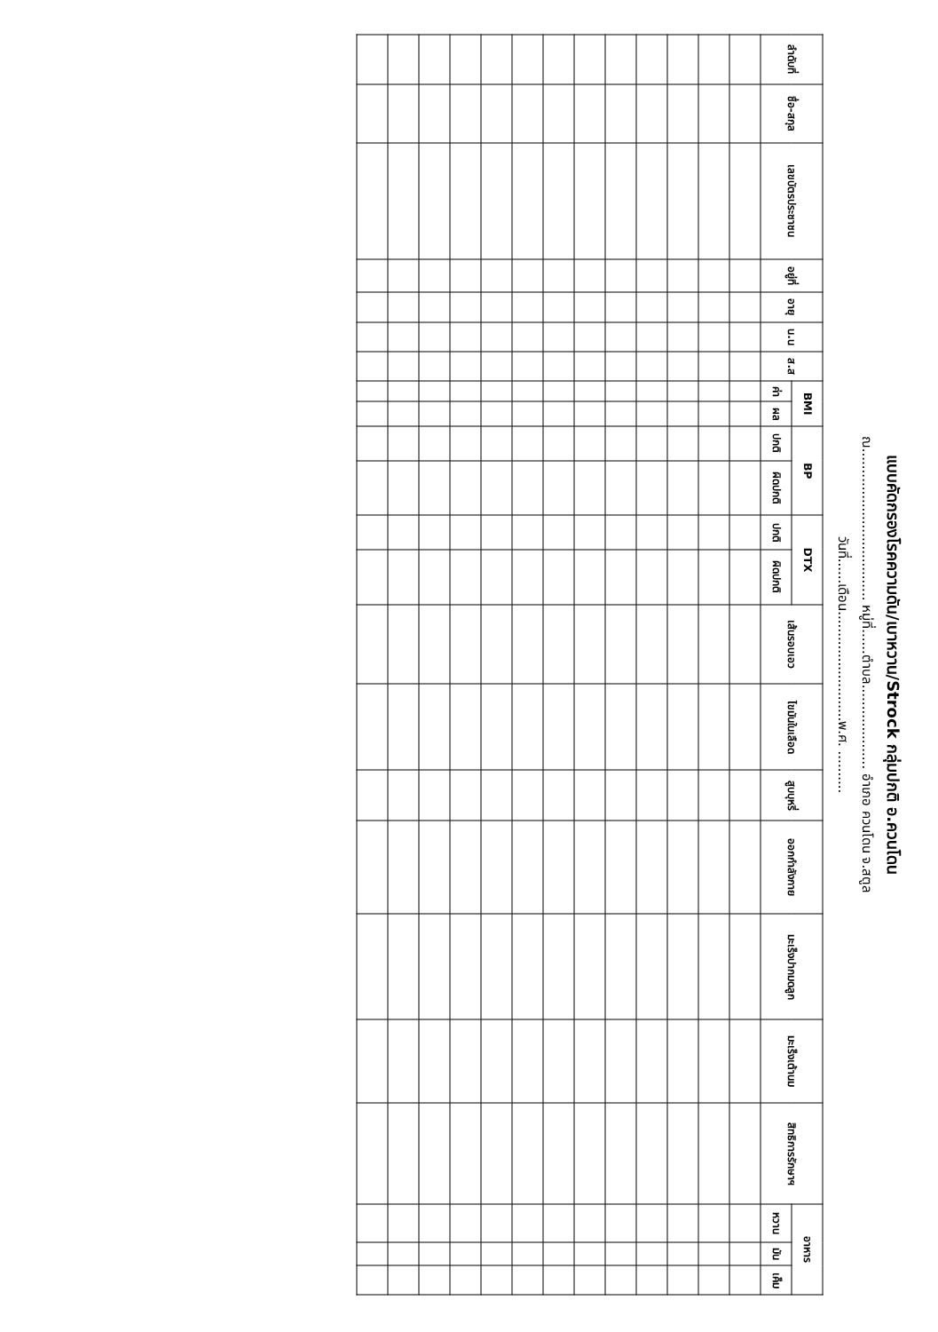แบบคัดกรองโรคความดัน/เบาหวาน/Strock กลุ่มปกติ อ.ควนโดน
ณ.................................... หมู่ที่......ตำบล.................... อำเภอ ควนโดน จ.สตูล
วันที่......เดือน..........................พ.ศ. ..........
| ลำดับที่ | ชื่อ-สกุล | เลขบัตรประชาชน | อยู่ที่ | อายุ | น.น | ส.ส | BMI | | BP | | DTX | | เส้นรอบเอว | ไขมันในเลือด | สูบบุหรี่ | ออกกำลังกาย | มะเร็งปากมดลูก | มะเร็งเต้านม | สิทธิการรักษาฯ | อาหาร | | |
| --- | --- | --- | --- | --- | --- | --- | --- | --- | --- | --- | --- | --- | --- | --- | --- | --- | --- | --- | --- | --- | --- | --- |
| | | | | | | | ค่า | ผล | ปกติ | ผิดปกติ | ปกติ | ผิดปกติ | | | | | | | | หวาน | มัน | เค็ม |